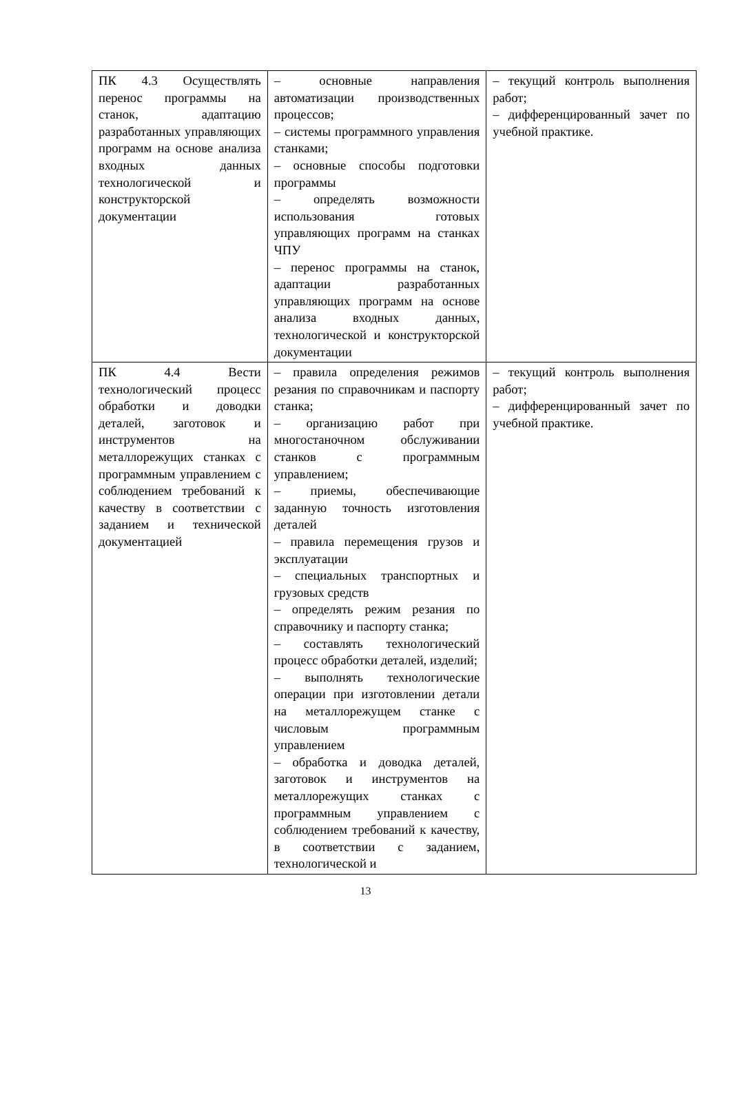| ПК 4.3 Осуществлять перенос программы на станок, адаптацию разработанных управляющих программ на основе анализа входных данных технологической и конструкторской документации | – основные направления автоматизации производственных процессов; – системы программного управления станками; – основные способы подготовки программы – определять возможности использования готовых управляющих программ на станках ЧПУ – перенос программы на станок, адаптации разработанных управляющих программ на основе анализа входных данных, технологической и конструкторской документации | – текущий контроль выполнения работ; – дифференцированный зачет по учебной практике. |
| ПК 4.4 Вести технологический процесс обработки и доводки деталей, заготовок и инструментов на металлорежущих станках с программным управлением с соблюдением требований к качеству в соответствии с заданием и технической документацией | – правила определения режимов резания по справочникам и паспорту станка; – организацию работ при многостаночном обслуживании станков с программным управлением; – приемы, обеспечивающие заданную точность изготовления деталей – правила перемещения грузов и эксплуатации – специальных транспортных и грузовых средств – определять режим резания по справочнику и паспорту станка; – составлять технологический процесс обработки деталей, изделий; – выполнять технологические операции при изготовлении детали на металлорежущем станке с числовым программным управлением – обработка и доводка деталей, заготовок и инструментов на металлорежущих станках с программным управлением с соблюдением требований к качеству, в соответствии с заданием, технологической и | – текущий контроль выполнения работ; – дифференцированный зачет по учебной практике. |
13